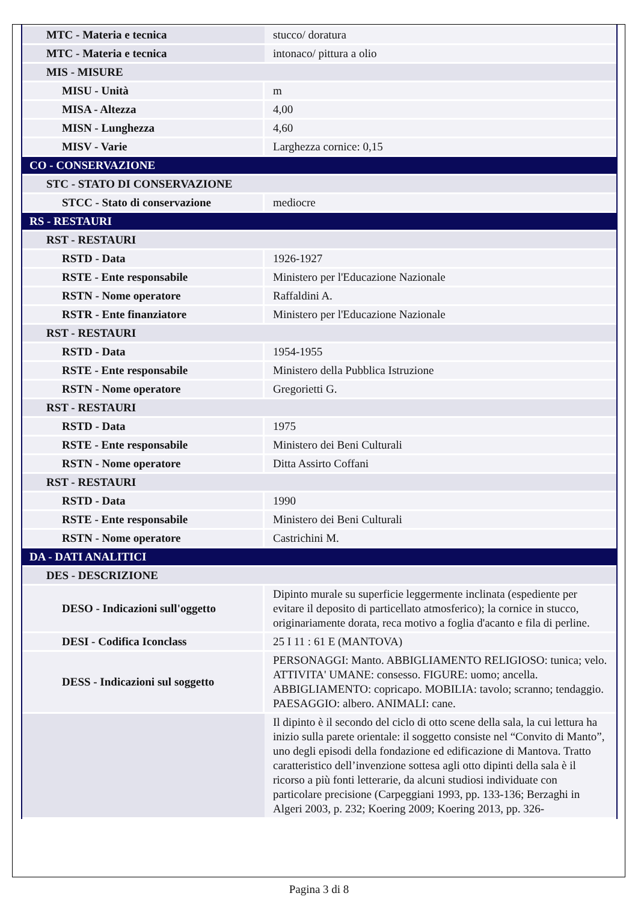| MTC - Materia e tecnica | stucco/ doratura |
| MTC - Materia e tecnica | intonaco/ pittura a olio |
| MIS - MISURE | |
| MISU - Unità | m |
| MISA - Altezza | 4,00 |
| MISN - Lunghezza | 4,60 |
| MISV - Varie | Larghezza cornice: 0,15 |
| CO - CONSERVAZIONE | |
| STC - STATO DI CONSERVAZIONE | |
| STCC - Stato di conservazione | mediocre |
| RS - RESTAURI | |
| RST - RESTAURI | |
| RSTD - Data | 1926-1927 |
| RSTE - Ente responsabile | Ministero per l'Educazione Nazionale |
| RSTN - Nome operatore | Raffaldini A. |
| RSTR - Ente finanziatore | Ministero per l'Educazione Nazionale |
| RST - RESTAURI | |
| RSTD - Data | 1954-1955 |
| RSTE - Ente responsabile | Ministero della Pubblica Istruzione |
| RSTN - Nome operatore | Gregorietti G. |
| RST - RESTAURI | |
| RSTD - Data | 1975 |
| RSTE - Ente responsabile | Ministero dei Beni Culturali |
| RSTN - Nome operatore | Ditta Assirto Coffani |
| RST - RESTAURI | |
| RSTD - Data | 1990 |
| RSTE - Ente responsabile | Ministero dei Beni Culturali |
| RSTN - Nome operatore | Castrichini M. |
| DA - DATI ANALITICI | |
| DES - DESCRIZIONE | |
| DESO - Indicazioni sull'oggetto | Dipinto murale su superficie leggermente inclinata (espediente per evitare il deposito di particellato atmosferico); la cornice in stucco, originariamente dorata, reca motivo a foglia d'acanto e fila di perline. |
| DESI - Codifica Iconclass | 25 I 11 : 61 E (MANTOVA) |
| DESS - Indicazioni sul soggetto | PERSONAGGI: Manto. ABBIGLIAMENTO RELIGIOSO: tunica; velo. ATTIVITA' UMANE: consesso. FIGURE: uomo; ancella. ABBIGLIAMENTO: copricapo. MOBILIA: tavolo; scranno; tendaggio. PAESAGGIO: albero. ANIMALI: cane. |
| | Il dipinto è il secondo del ciclo di otto scene della sala, la cui lettura ha inizio sulla parete orientale: il soggetto consiste nel “Convito di Manto”, uno degli episodi della fondazione ed edificazione di Mantova. Tratto caratteristico dell’invenzione sottesa agli otto dipinti della sala è il ricorso a più fonti letterarie, da alcuni studiosi individuate con particolare precisione (Carpeggiani 1993, pp. 133-136; Berzaghi in Algeri 2003, p. 232; Koering 2009; Koering 2013, pp. 326- |
Pagina 3 di 8